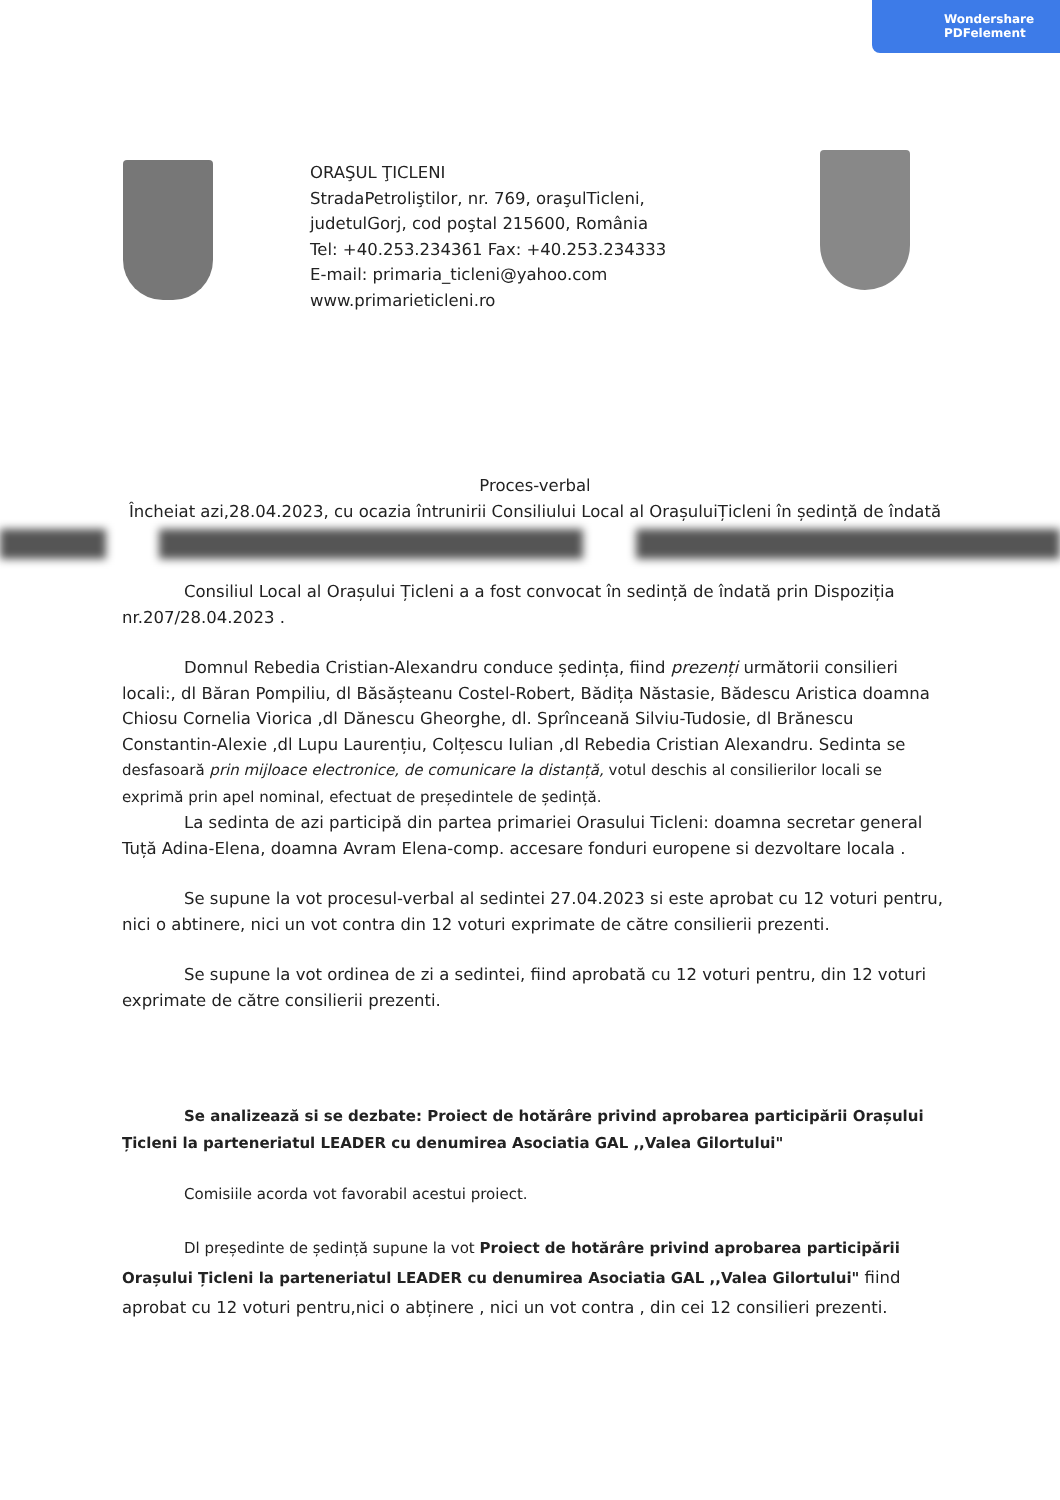Wondershare
PDFelement
ORAŞUL ŢICLENI
StradaPetroliştilor, nr. 769, oraşulTicleni,
judetulGorj, cod poştal 215600, România
Tel: +40.253.234361 Fax: +40.253.234333
E-mail: primaria_ticleni@yahoo.com
www.primarieticleni.ro
Proces-verbal
Încheiat azi,28.04.2023, cu ocazia întrunirii Consiliului Local al OrașuluiȚicleni în ședință de îndată
Consiliul Local al Orașului Țicleni a a fost convocat în sedință de îndată prin Dispoziția nr.207/28.04.2023 .
Domnul Rebedia Cristian-Alexandru conduce ședința, fiind prezenți următorii consilieri locali:, dl Băran Pompiliu, dl Băsășteanu Costel-Robert, Bădița Năstasie, Bădescu Aristica doamna Chiosu Cornelia Viorica ,dl Dănescu Gheorghe, dl. Sprînceană Silviu-Tudosie, dl Brănescu Constantin-Alexie ,dl Lupu Laurențiu, Colțescu Iulian ,dl Rebedia Cristian Alexandru. Sedinta se desfasoară prin mijloace electronice, de comunicare la distanță, votul deschis al consilierilor locali se exprimă prin apel nominal, efectuat de președintele de ședință.
La sedinta de azi participă din partea primariei Orasului Ticleni: doamna secretar general Tuță Adina-Elena, doamna Avram Elena-comp. accesare fonduri europene si dezvoltare locala .
Se supune la vot procesul-verbal al sedintei 27.04.2023 si este aprobat cu 12 voturi pentru, nici o abtinere, nici un vot contra din 12 voturi exprimate de către consilierii prezenti.
Se supune la vot ordinea de zi a sedintei, fiind aprobată cu 12 voturi pentru, din 12 voturi exprimate de către consilierii prezenti.
Se analizează si se dezbate: Proiect de hotărâre privind aprobarea participării Orașului Țicleni la parteneriatul LEADER cu denumirea Asociatia GAL ,,Valea Gilortului"
Comisiile acorda vot favorabil acestui proiect.
Dl președinte de ședință supune la vot Proiect de hotărâre privind aprobarea participării Orașului Țicleni la parteneriatul LEADER cu denumirea Asociatia GAL ,,Valea Gilortului" fiind aprobat cu 12 voturi pentru,nici o abținere , nici un vot contra , din cei 12 consilieri prezenti.